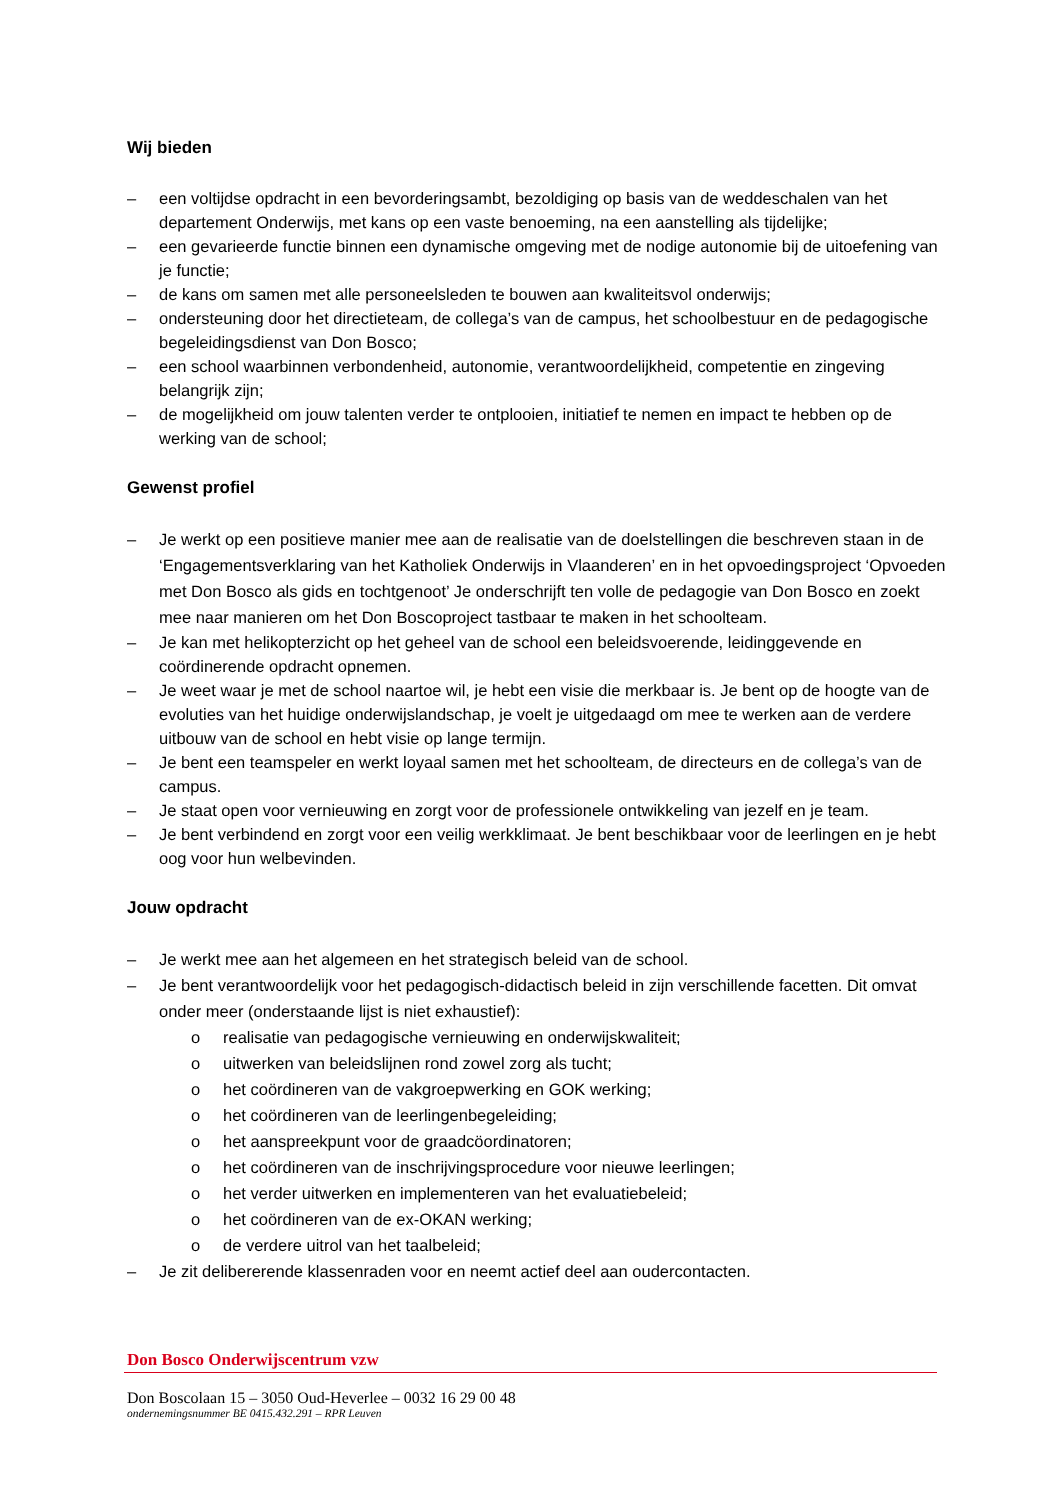Wij bieden
– een voltijdse opdracht in een bevorderingsambt, bezoldiging op basis van de weddeschalen van het departement Onderwijs, met kans op een vaste benoeming, na een aanstelling als tijdelijke;
– een gevarieerde functie binnen een dynamische omgeving met de nodige autonomie bij de uitoefening van je functie;
– de kans om samen met alle personeelsleden te bouwen aan kwaliteitsvol onderwijs;
– ondersteuning door het directieteam, de collega’s van de campus, het schoolbestuur en de pedagogische begeleidingsdienst van Don Bosco;
– een school waarbinnen verbondenheid, autonomie, verantwoordelijkheid, competentie en zingeving belangrijk zijn;
– de mogelijkheid om jouw talenten verder te ontplooien, initiatief te nemen en impact te hebben op de werking van de school;
Gewenst profiel
– Je werkt op een positieve manier mee aan de realisatie van de doelstellingen die beschreven staan in de ‘Engagementsverklaring van het Katholiek Onderwijs in Vlaanderen’ en in het opvoedingsproject ‘Opvoeden met Don Bosco als gids en tochtgenoot’ Je onderschrijft ten volle de pedagogie van Don Bosco en zoekt mee naar manieren om het Don Boscoproject tastbaar te maken in het schoolteam.
– Je kan met helikopterzicht op het geheel van de school een beleidsvoerende, leidinggevende en coördinerende opdracht opnemen.
– Je weet waar je met de school naartoe wil, je hebt een visie die merkbaar is. Je bent op de hoogte van de evoluties van het huidige onderwijslandschap, je voelt je uitgedaagd om mee te werken aan de verdere uitbouw van de school en hebt visie op lange termijn.
– Je bent een teamspeler en werkt loyaal samen met het schoolteam, de directeurs en de collega’s van de campus.
– Je staat open voor vernieuwing en zorgt voor de professionele ontwikkeling van jezelf en je team.
– Je bent verbindend en zorgt voor een veilig werkklimaat. Je bent beschikbaar voor de leerlingen en je hebt oog voor hun welbevinden.
Jouw opdracht
– Je werkt mee aan het algemeen en het strategisch beleid van de school.
– Je bent verantwoordelijk voor het pedagogisch-didactisch beleid in zijn verschillende facetten. Dit omvat onder meer (onderstaande lijst is niet exhaustief):
o realisatie van pedagogische vernieuwing en onderwijskwaliteit;
o uitwerken van beleidslijnen rond zowel zorg als tucht;
o het coördineren van de vakgroepwerking en GOK werking;
o het coördineren van de leerlingenbegeleiding;
o het aanspreekpunt voor de graadcöordinatoren;
o het coördineren van de inschrijvingsprocedure voor nieuwe leerlingen;
o het verder uitwerken en implementeren van het evaluatiebeleid;
o het coördineren van de ex-OKAN werking;
o de verdere uitrol van het taalbeleid;
– Je zit delibererende klassenraden voor en neemt actief deel aan oudercontacten.
Don Bosco Onderwijscentrum vzw
Don Boscolaan 15 – 3050 Oud-Heverlee – 0032 16 29 00 48
ondernemingsnummer BE 0415.432.291 – RPR Leuven